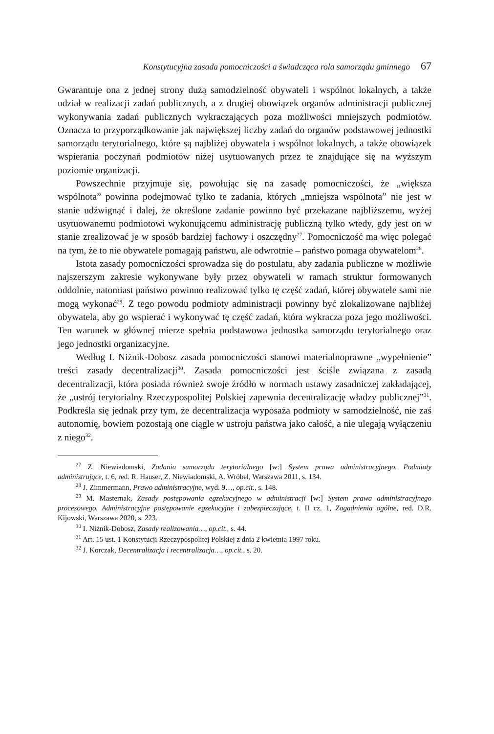Konstytucyjna zasada pomocniczości a świadcząca rola samorządu gminnego 67
Gwarantuje ona z jednej strony dużą samodzielność obywateli i wspólnot lokalnych, a także udział w realizacji zadań publicznych, a z drugiej obowiązek organów administracji publicznej wykonywania zadań publicznych wykraczających poza możliwości mniejszych podmiotów. Oznacza to przyporządkowanie jak największej liczby zadań do organów podstawowej jednostki samorządu terytorialnego, które są najbliżej obywatela i wspólnot lokalnych, a także obowiązek wspierania poczynań podmiotów niżej usytuowanych przez te znajdujące się na wyższym poziomie organizacji.
Powszechnie przyjmuje się, powołując się na zasadę pomocniczości, że „większa wspólnota” powinna podejmować tylko te zadania, których „mniejsza wspólnota” nie jest w stanie udźwignąć i dalej, że określone zadanie powinno być przekazane najbliższemu, wyżej usytuowanemu podmiotowi wykonującemu administrację publiczną tylko wtedy, gdy jest on w stanie zrealizować je w sposób bardziej fachowy i oszczędny<sup>27</sup>. Pomocniczość ma więc polegać na tym, że to nie obywatele pomagają państwu, ale odwrotnie – państwo pomaga obywatelom<sup>28</sup>.
Istota zasady pomocniczości sprowadza się do postulatu, aby zadania publiczne w możliwie najszerszym zakresie wykonywane były przez obywateli w ramach struktur formowanych oddolnie, natomiast państwo powinno realizować tylko tę część zadań, której obywatele sami nie mogą wykonać<sup>29</sup>. Z tego powodu podmioty administracji powinny być zlokalizowane najbliżej obywatela, aby go wspierać i wykonywać tę część zadań, która wykracza poza jego możliwości. Ten warunek w głównej mierze spełnia podstawowa jednostka samorządu terytorialnego oraz jego jednostki organizacyjne.
Według I. Niżnik-Dobosz zasada pomocniczości stanowi materialnoprawne „wypełnienie” treści zasady decentralizacji<sup>30</sup>. Zasada pomocniczości jest ściśle związana z zasadą decentralizacji, która posiada również swoje źródło w normach ustawy zasadniczej zakładającej, że „ustrój terytorialny Rzeczypospolitej Polskiej zapewnia decentralizację władzy publicznej”<sup>31</sup>. Podkreśla się jednak przy tym, że decentralizacja wyposaża podmioty w samodzielność, nie zaś autonomię, bowiem pozostają one ciągle w ustroju państwa jako całość, a nie ulegają wyłączeniu z niego<sup>32</sup>.
<sup>27</sup> Z. Niewiadomski, Zadania samorządu terytorialnego [w:] System prawa administracyjnego. Podmioty administrujące, t. 6, red. R. Hauser, Z. Niewiadomski, A. Wróbel, Warszawa 2011, s. 134.
<sup>28</sup> J. Zimmermann, Prawo administracyjne, wyd. 9…, op.cit., s. 148.
<sup>29</sup> M. Masternak, Zasady postępowania egzekucyjnego w administracji [w:] System prawa administracyjnego procesowego. Administracyjne postępowanie egzekucyjne i zabezpieczające, t. II cz. 1, Zagadnienia ogólne, red. D.R. Kijowski, Warszawa 2020, s. 223.
<sup>30</sup> I. Niżnik-Dobosz, Zasady realizowania…, op.cit., s. 44.
<sup>31</sup> Art. 15 ust. 1 Konstytucji Rzeczypospolitej Polskiej z dnia 2 kwietnia 1997 roku.
<sup>32</sup> J. Korczak, Decentralizacja i recentralizacja…, op.cit., s. 20.